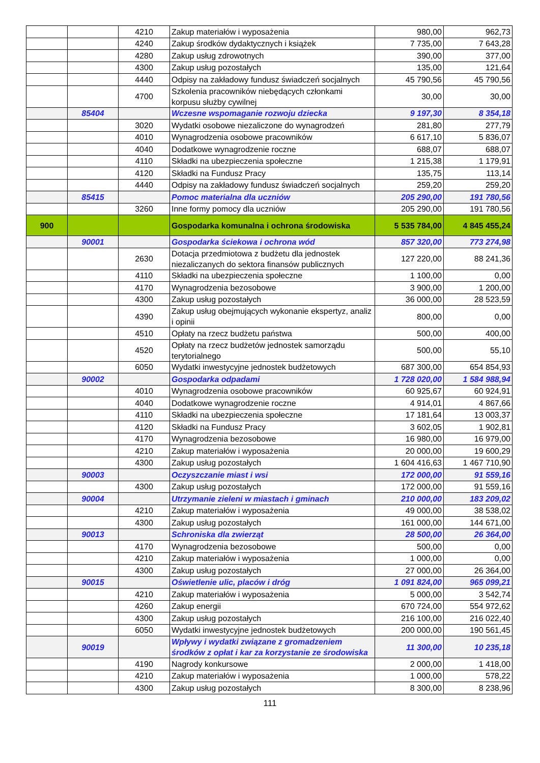| | | 4210 | Zakup materiałów i wyposażenia | 980,00 | 962,73 |
| | | 4240 | Zakup środków dydaktycznych i książek | 7 735,00 | 7 643,28 |
| | | 4280 | Zakup usług zdrowotnych | 390,00 | 377,00 |
| | | 4300 | Zakup usług pozostałych | 135,00 | 121,64 |
| | | 4440 | Odpisy na zakładowy fundusz świadczeń socjalnych | 45 790,56 | 45 790,56 |
| | | 4700 | Szkolenia pracowników niebędących członkami korpusu służby cywilnej | 30,00 | 30,00 |
| | 85404 | | Wczesne wspomaganie rozwoju dziecka | 9 197,30 | 8 354,18 |
| | | 3020 | Wydatki osobowe niezaliczone do wynagrodzeń | 281,80 | 277,79 |
| | | 4010 | Wynagrodzenia osobowe pracowników | 6 617,10 | 5 836,07 |
| | | 4040 | Dodatkowe wynagrodzenie roczne | 688,07 | 688,07 |
| | | 4110 | Składki na ubezpieczenia społeczne | 1 215,38 | 1 179,91 |
| | | 4120 | Składki na Fundusz Pracy | 135,75 | 113,14 |
| | | 4440 | Odpisy na zakładowy fundusz świadczeń socjalnych | 259,20 | 259,20 |
| | 85415 | | Pomoc materialna dla uczniów | 205 290,00 | 191 780,56 |
| | | 3260 | Inne formy pomocy dla uczniów | 205 290,00 | 191 780,56 |
| 900 | | | Gospodarka komunalna i ochrona środowiska | 5 535 784,00 | 4 845 455,24 |
| | 90001 | | Gospodarka ściekowa i ochrona wód | 857 320,00 | 773 274,98 |
| | | 2630 | Dotacja przedmiotowa z budżetu dla jednostek niezaliczanych do sektora finansów publicznych | 127 220,00 | 88 241,36 |
| | | 4110 | Składki na ubezpieczenia społeczne | 1 100,00 | 0,00 |
| | | 4170 | Wynagrodzenia bezosobowe | 3 900,00 | 1 200,00 |
| | | 4300 | Zakup usług pozostałych | 36 000,00 | 28 523,59 |
| | | 4390 | Zakup usług obejmujących wykonanie ekspertyz, analiz i opinii | 800,00 | 0,00 |
| | | 4510 | Opłaty na rzecz budżetu państwa | 500,00 | 400,00 |
| | | 4520 | Opłaty na rzecz budżetów jednostek samorządu terytorialnego | 500,00 | 55,10 |
| | | 6050 | Wydatki inwestycyjne jednostek budżetowych | 687 300,00 | 654 854,93 |
| | 90002 | | Gospodarka odpadami | 1 728 020,00 | 1 584 988,94 |
| | | 4010 | Wynagrodzenia osobowe pracowników | 60 925,67 | 60 924,91 |
| | | 4040 | Dodatkowe wynagrodzenie roczne | 4 914,01 | 4 867,66 |
| | | 4110 | Składki na ubezpieczenia społeczne | 17 181,64 | 13 003,37 |
| | | 4120 | Składki na Fundusz Pracy | 3 602,05 | 1 902,81 |
| | | 4170 | Wynagrodzenia bezosobowe | 16 980,00 | 16 979,00 |
| | | 4210 | Zakup materiałów i wyposażenia | 20 000,00 | 19 600,29 |
| | | 4300 | Zakup usług pozostałych | 1 604 416,63 | 1 467 710,90 |
| | 90003 | | Oczyszczanie miast i wsi | 172 000,00 | 91 559,16 |
| | | 4300 | Zakup usług pozostałych | 172 000,00 | 91 559,16 |
| | 90004 | | Utrzymanie zieleni w miastach i gminach | 210 000,00 | 183 209,02 |
| | | 4210 | Zakup materiałów i wyposażenia | 49 000,00 | 38 538,02 |
| | | 4300 | Zakup usług pozostałych | 161 000,00 | 144 671,00 |
| | 90013 | | Schroniska dla zwierząt | 28 500,00 | 26 364,00 |
| | | 4170 | Wynagrodzenia bezosobowe | 500,00 | 0,00 |
| | | 4210 | Zakup materiałów i wyposażenia | 1 000,00 | 0,00 |
| | | 4300 | Zakup usług pozostałych | 27 000,00 | 26 364,00 |
| | 90015 | | Oświetlenie ulic, placów i dróg | 1 091 824,00 | 965 099,21 |
| | | 4210 | Zakup materiałów i wyposażenia | 5 000,00 | 3 542,74 |
| | | 4260 | Zakup energii | 670 724,00 | 554 972,62 |
| | | 4300 | Zakup usług pozostałych | 216 100,00 | 216 022,40 |
| | | 6050 | Wydatki inwestycyjne jednostek budżetowych | 200 000,00 | 190 561,45 |
| | 90019 | | Wpływy i wydatki związane z gromadzeniem środków z opłat i kar za korzystanie ze środowiska | 11 300,00 | 10 235,18 |
| | | 4190 | Nagrody konkursowe | 2 000,00 | 1 418,00 |
| | | 4210 | Zakup materiałów i wyposażenia | 1 000,00 | 578,22 |
| | | 4300 | Zakup usług pozostałych | 8 300,00 | 8 238,96 |
111